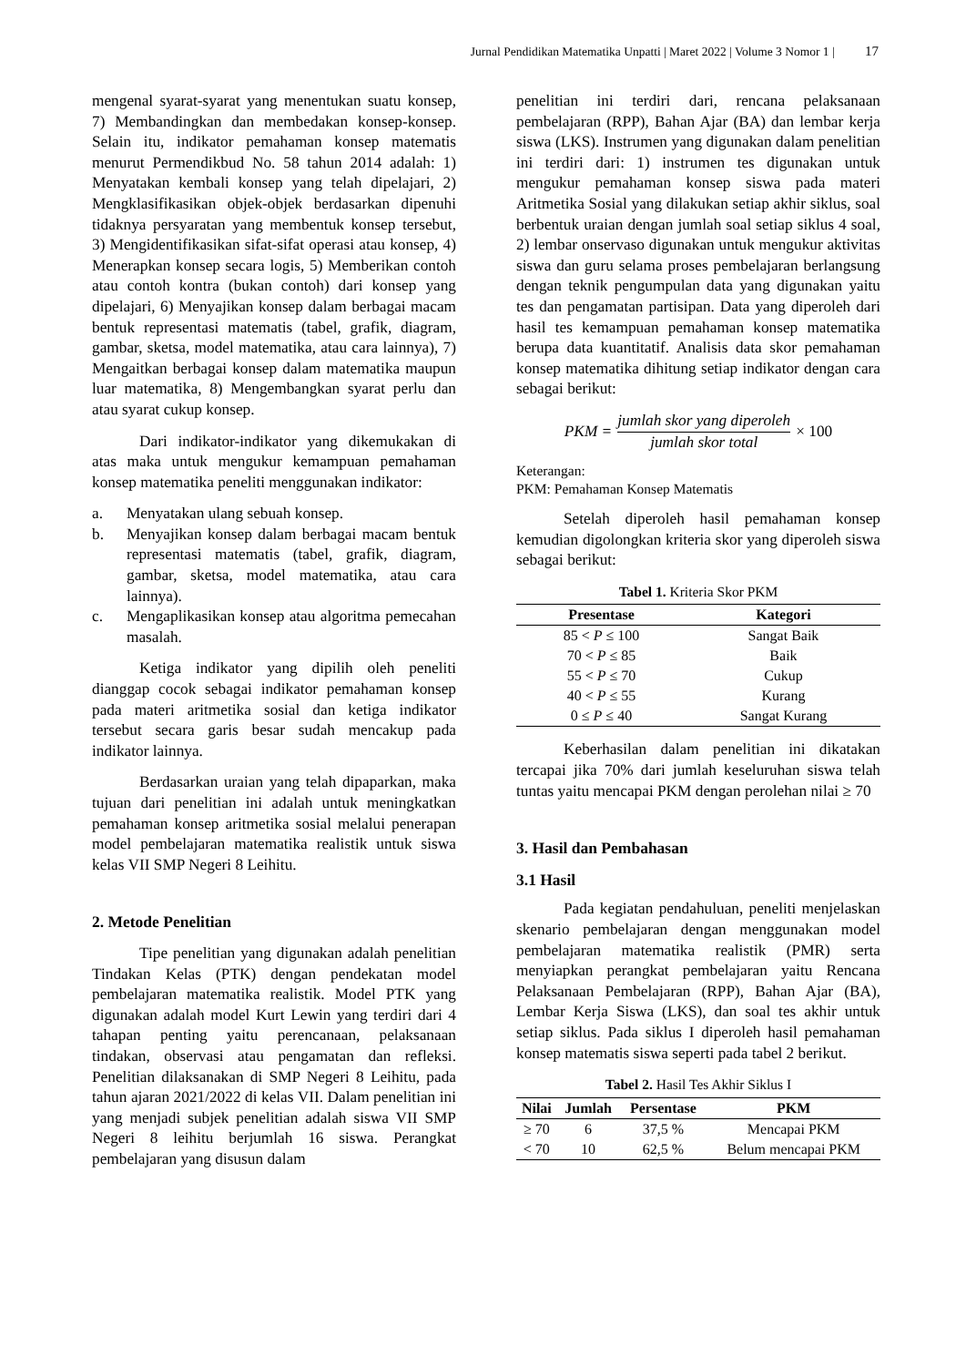Jurnal Pendidikan Matematika Unpatti | Maret 2022 | Volume 3 Nomor 1 | 17
mengenal syarat-syarat yang menentukan suatu konsep, 7) Membandingkan dan membedakan konsep-konsep. Selain itu, indikator pemahaman konsep matematis menurut Permendikbud No. 58 tahun 2014 adalah: 1) Menyatakan kembali konsep yang telah dipelajari, 2) Mengklasifikasikan objek-objek berdasarkan dipenuhi tidaknya persyaratan yang membentuk konsep tersebut, 3) Mengidentifikasikan sifat-sifat operasi atau konsep, 4) Menerapkan konsep secara logis, 5) Memberikan contoh atau contoh kontra (bukan contoh) dari konsep yang dipelajari, 6) Menyajikan konsep dalam berbagai macam bentuk representasi matematis (tabel, grafik, diagram, gambar, sketsa, model matematika, atau cara lainnya), 7) Mengaitkan berbagai konsep dalam matematika maupun luar matematika, 8) Mengembangkan syarat perlu dan atau syarat cukup konsep.
Dari indikator-indikator yang dikemukakan di atas maka untuk mengukur kemampuan pemahaman konsep matematika peneliti menggunakan indikator:
a. Menyatakan ulang sebuah konsep.
b. Menyajikan konsep dalam berbagai macam bentuk representasi matematis (tabel, grafik, diagram, gambar, sketsa, model matematika, atau cara lainnya).
c. Mengaplikasikan konsep atau algoritma pemecahan masalah.
Ketiga indikator yang dipilih oleh peneliti dianggap cocok sebagai indikator pemahaman konsep pada materi aritmetika sosial dan ketiga indikator tersebut secara garis besar sudah mencakup pada indikator lainnya.
Berdasarkan uraian yang telah dipaparkan, maka tujuan dari penelitian ini adalah untuk meningkatkan pemahaman konsep aritmetika sosial melalui penerapan model pembelajaran matematika realistik untuk siswa kelas VII SMP Negeri 8 Leihitu.
2. Metode Penelitian
Tipe penelitian yang digunakan adalah penelitian Tindakan Kelas (PTK) dengan pendekatan model pembelajaran matematika realistik. Model PTK yang digunakan adalah model Kurt Lewin yang terdiri dari 4 tahapan penting yaitu perencanaan, pelaksanaan tindakan, observasi atau pengamatan dan refleksi. Penelitian dilaksanakan di SMP Negeri 8 Leihitu, pada tahun ajaran 2021/2022 di kelas VII. Dalam penelitian ini yang menjadi subjek penelitian adalah siswa VII SMP Negeri 8 leihitu berjumlah 16 siswa. Perangkat pembelajaran yang disusun dalam
penelitian ini terdiri dari, rencana pelaksanaan pembelajaran (RPP), Bahan Ajar (BA) dan lembar kerja siswa (LKS). Instrumen yang digunakan dalam penelitian ini terdiri dari: 1) instrumen tes digunakan untuk mengukur pemahaman konsep siswa pada materi Aritmetika Sosial yang dilakukan setiap akhir siklus, soal berbentuk uraian dengan jumlah soal setiap siklus 4 soal, 2) lembar onservaso digunakan untuk mengukur aktivitas siswa dan guru selama proses pembelajaran berlangsung dengan teknik pengumpulan data yang digunakan yaitu tes dan pengamatan partisipan. Data yang diperoleh dari hasil tes kemampuan pemahaman konsep matematika berupa data kuantitatif. Analisis data skor pemahaman konsep matematika dihitung setiap indikator dengan cara sebagai berikut:
PKM = jumlah skor yang diperoleh jumlah skor total × 100
Keterangan:
PKM: Pemahaman Konsep Matematis
Setelah diperoleh hasil pemahaman konsep kemudian digolongkan kriteria skor yang diperoleh siswa sebagai berikut:
Tabel 1. Kriteria Skor PKM
| Presentase | Kategori |
| --- | --- |
| 85 < P ≤ 100 | Sangat Baik |
| 70 < P ≤ 85 | Baik |
| 55 < P ≤ 70 | Cukup |
| 40 < P ≤ 55 | Kurang |
| 0 ≤ P ≤ 40 | Sangat Kurang |
Keberhasilan dalam penelitian ini dikatakan tercapai jika 70% dari jumlah keseluruhan siswa telah tuntas yaitu mencapai PKM dengan perolehan nilai ≥ 70
3. Hasil dan Pembahasan
3.1 Hasil
Pada kegiatan pendahuluan, peneliti menjelaskan skenario pembelajaran dengan menggunakan model pembelajaran matematika realistik (PMR) serta menyiapkan perangkat pembelajaran yaitu Rencana Pelaksanaan Pembelajaran (RPP), Bahan Ajar (BA), Lembar Kerja Siswa (LKS), dan soal tes akhir untuk setiap siklus. Pada siklus I diperoleh hasil pemahaman konsep matematis siswa seperti pada tabel 2 berikut.
Tabel 2. Hasil Tes Akhir Siklus I
| Nilai | Jumlah | Persentase | PKM |
| --- | --- | --- | --- |
| ≥ 70 | 6 | 37,5 % | Mencapai PKM |
| < 70 | 10 | 62,5 % | Belum mencapai PKM |